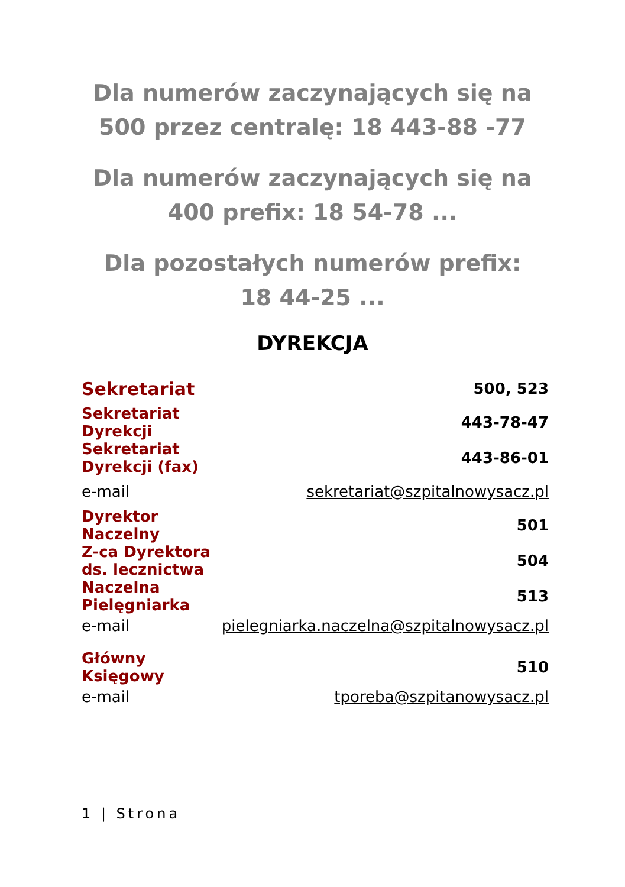Dla numerów zaczynających się na 500 przez centralę: 18 443-88 -77
Dla numerów zaczynających się na 400 prefix: 18 54-78 ...
Dla pozostałych numerów prefix:
18 44-25 ...
DYREKCJA
| Sekretariat | 500, 523 |
| Sekretariat Dyrekcji | 443-78-47 |
| Sekretariat Dyrekcji (fax) | 443-86-01 |
| e-mail | sekretariat@szpitalnowysacz.pl |
| Dyrektor Naczelny | 501 |
| Z-ca Dyrektora ds. lecznictwa | 504 |
| Naczelna Pielęgniarka | 513 |
| e-mail | pielegniarka.naczelna@szpitalnowysacz.pl |
| Główny Księgowy | 510 |
| e-mail | tporeba@szpitanowysacz.pl |
1 | Strona